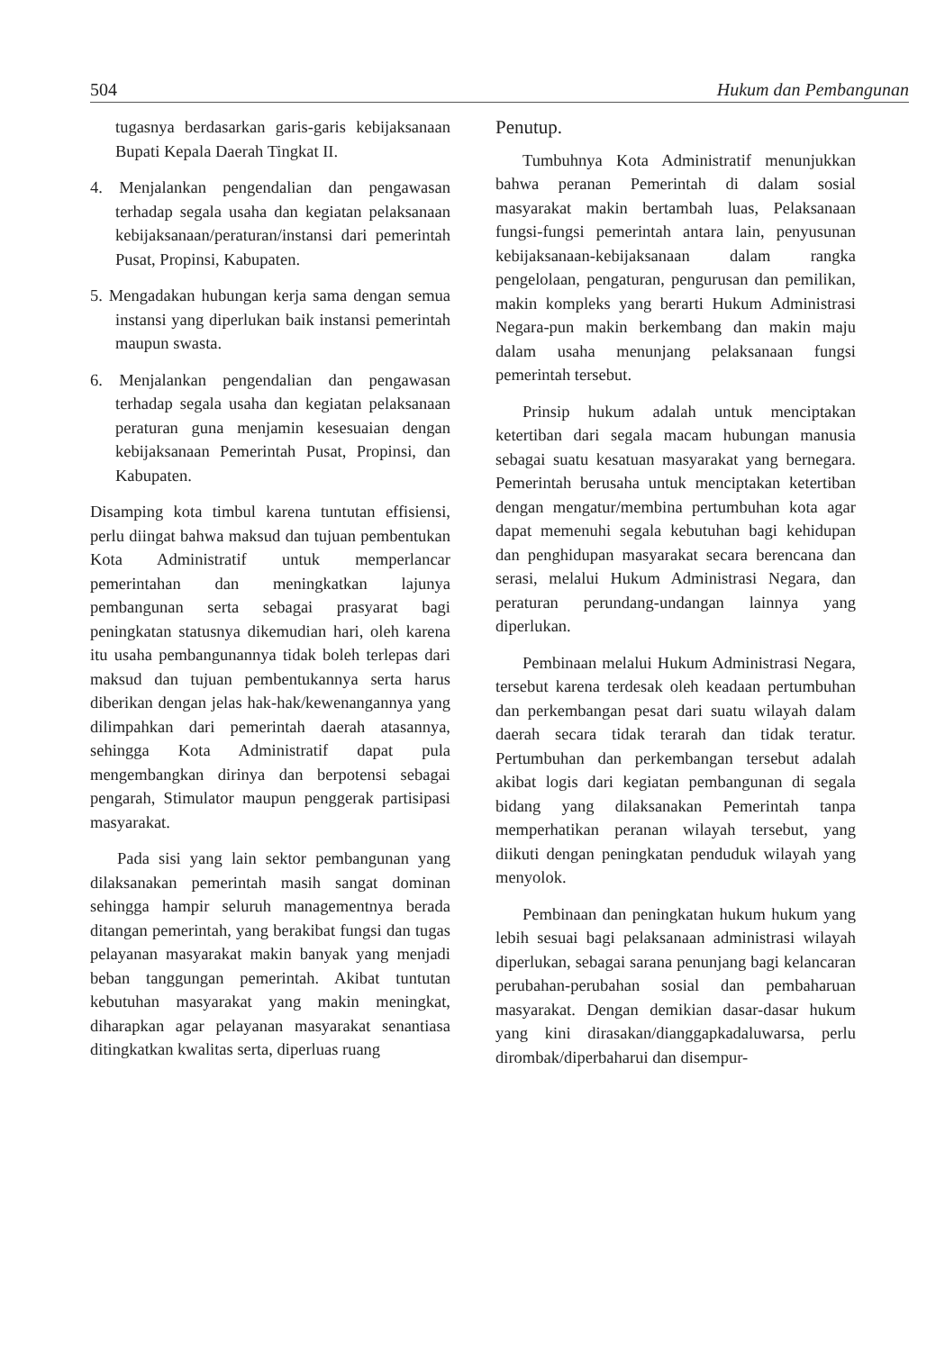504 Hukum dan Pembangunan
tugasnya berdasarkan garis-garis kebijaksanaan Bupati Kepala Daerah Tingkat II.
4. Menjalankan pengendalian dan pengawasan terhadap segala usaha dan kegiatan pelaksanaan kebijaksanaan/peraturan/instansi dari pemerintah Pusat, Propinsi, Kabupaten.
5. Mengadakan hubungan kerja sama dengan semua instansi yang diperlukan baik instansi pemerintah maupun swasta.
6. Menjalankan pengendalian dan pengawasan terhadap segala usaha dan kegiatan pelaksanaan peraturan guna menjamin kesesuaian dengan kebijaksanaan Pemerintah Pusat, Propinsi, dan Kabupaten.
Disamping kota timbul karena tuntutan effisiensi, perlu diingat bahwa maksud dan tujuan pembentukan Kota Administratif untuk memperlancar pemerintahan dan meningkatkan lajunya pembangunan serta sebagai prasyarat bagi peningkatan statusnya dikemudian hari, oleh karena itu usaha pembangunannya tidak boleh terlepas dari maksud dan tujuan pembentukannya serta harus diberikan dengan jelas hak-hak/kewenangannya yang dilimpahkan dari pemerintah daerah atasannya, sehingga Kota Administratif dapat pula mengembangkan dirinya dan berpotensi sebagai pengarah, Stimulator maupun penggerak partisipasi masyarakat.
Pada sisi yang lain sektor pembangunan yang dilaksanakan pemerintah masih sangat dominan sehingga hampir seluruh managementnya berada ditangan pemerintah, yang berakibat fungsi dan tugas pelayanan masyarakat makin banyak yang menjadi beban tanggungan pemerintah. Akibat tuntutan kebutuhan masyarakat yang makin meningkat, diharapkan agar pelayanan masyarakat senantiasa ditingkatkan kwalitas serta, diperluas ruang
Penutup.
Tumbuhnya Kota Administratif menunjukkan bahwa peranan Pemerintah di dalam sosial masyarakat makin bertambah luas, Pelaksanaan fungsi-fungsi pemerintah antara lain, penyusunan kebijaksanaan-kebijaksanaan dalam rangka pengelolaan, pengaturan, pengurusan dan pemilikan, makin kompleks yang berarti Hukum Administrasi Negara-pun makin berkembang dan makin maju dalam usaha menunjang pelaksanaan fungsi pemerintah tersebut.
Prinsip hukum adalah untuk menciptakan ketertiban dari segala macam hubungan manusia sebagai suatu kesatuan masyarakat yang bernegara. Pemerintah berusaha untuk menciptakan ketertiban dengan mengatur/membina pertumbuhan kota agar dapat memenuhi segala kebutuhan bagi kehidupan dan penghidupan masyarakat secara berencana dan serasi, melalui Hukum Administrasi Negara, dan peraturan perundang-undangan lainnya yang diperlukan.
Pembinaan melalui Hukum Administrasi Negara, tersebut karena terdesak oleh keadaan pertumbuhan dan perkembangan pesat dari suatu wilayah dalam daerah secara tidak terarah dan tidak teratur. Pertumbuhan dan perkembangan tersebut adalah akibat logis dari kegiatan pembangunan di segala bidang yang dilaksanakan Pemerintah tanpa memperhatikan peranan wilayah tersebut, yang diikuti dengan peningkatan penduduk wilayah yang menyolok.
Pembinaan dan peningkatan hukum hukum yang lebih sesuai bagi pelaksanaan administrasi wilayah diperlukan, sebagai sarana penunjang bagi kelancaran perubahan-perubahan sosial dan pembaharuan masyarakat. Dengan demikian dasar-dasar hukum yang kini dirasakan/dianggapkadaluwarsa, perlu dirombak/diperbaharui dan disempur-